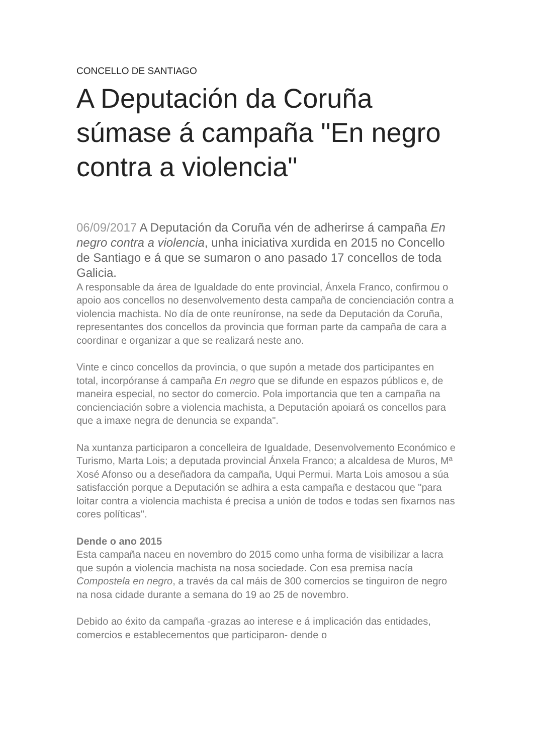CONCELLO DE SANTIAGO
A Deputación da Coruña súmase á campaña "En negro contra a violencia"
06/09/2017 A Deputación da Coruña vén de adherirse á campaña En negro contra a violencia, unha iniciativa xurdida en 2015 no Concello de Santiago e á que se sumaron o ano pasado 17 concellos de toda Galicia.
A responsable da área de Igualdade do ente provincial, Ánxela Franco, confirmou o apoio aos concellos no desenvolvemento desta campaña de concienciación contra a violencia machista. No día de onte reuníronse, na sede da Deputación da Coruña, representantes dos concellos da provincia que forman parte da campaña de cara a coordinar e organizar a que se realizará neste ano.
Vinte e cinco concellos da provincia, o que supón a metade dos participantes en total, incorpóranse á campaña En negro que se difunde en espazos públicos e, de maneira especial, no sector do comercio. Pola importancia que ten a campaña na concienciación sobre a violencia machista, a Deputación apoiará os concellos para que a imaxe negra de denuncia se expanda".
Na xuntanza participaron a concelleira de Igualdade, Desenvolvemento Económico e Turismo, Marta Lois; a deputada provincial Ánxela Franco; a alcaldesa de Muros, Mª Xosé Afonso ou a deseñadora da campaña, Uqui Permui. Marta Lois amosou a súa satisfacción porque a Deputación se adhira a esta campaña e destacou que "para loitar contra a violencia machista é precisa a unión de todos e todas sen fixarnos nas cores políticas".
Dende o ano 2015
Esta campaña naceu en novembro do 2015 como unha forma de visibilizar a lacra que supón a violencia machista na nosa sociedade. Con esa premisa nacía Compostela en negro, a través da cal máis de 300 comercios se tinguiron de negro na nosa cidade durante a semana do 19 ao 25 de novembro.
Debido ao éxito da campaña -grazas ao interese e á implicación das entidades, comercios e establecementos que participaron- dende o